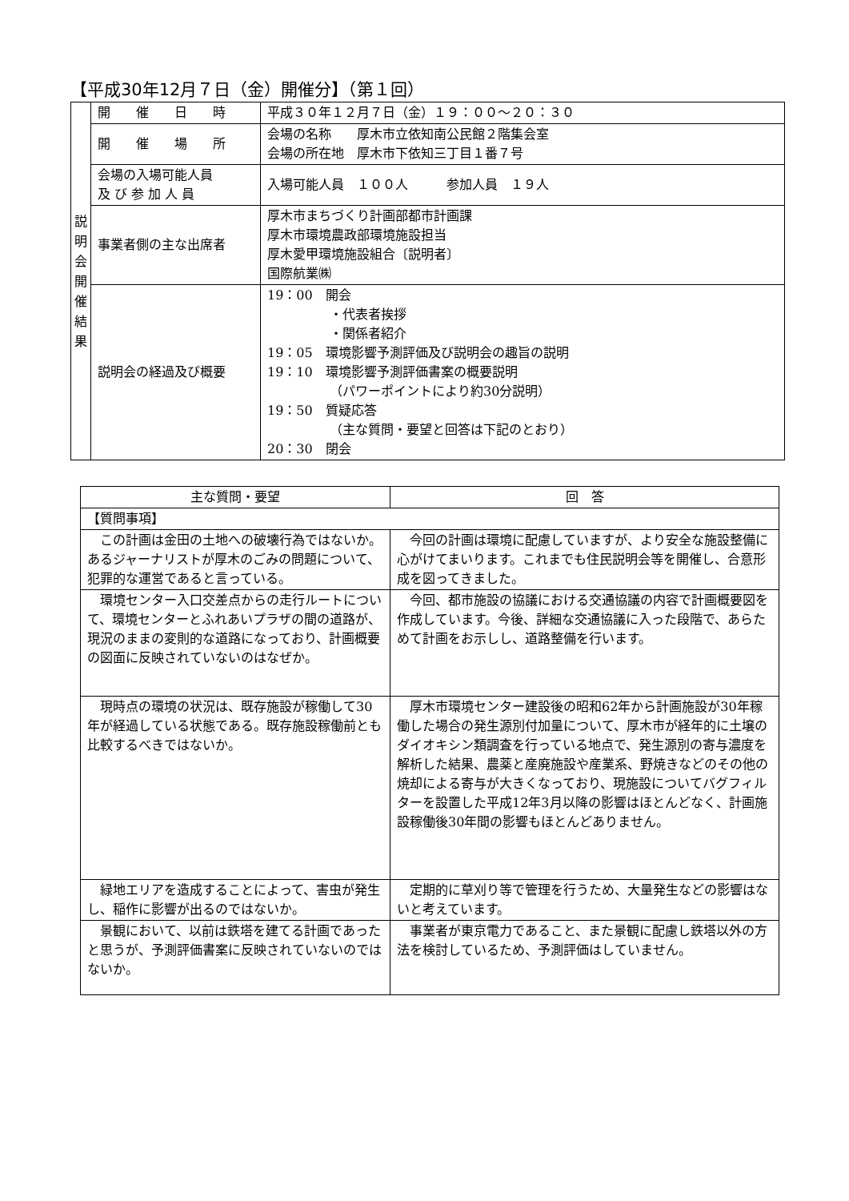【平成30年12月７日（金）開催分】（第１回）
| 説 明 会 開 催 結 果 | 開 催 日 時 | 平成３０年１２月７日（金）１９：００～２０：３０ |
| | 開 催 場 所 | 会場の名称 厚木市立依知南公民館２階集会室 会場の所在地 厚木市下依知三丁目１番７号 |
| | 会場の入場可能人員 及 び 参 加 人 員 | 入場可能人員 １００人 参加人員 １９人 |
| | 事業者側の主な出席者 | 厚木市まちづくり計画部都市計画課 厚木市環境農政部環境施設担当 厚木愛甲環境施設組合〔説明者〕 国際航業㈱ |
| | 説明会の経過及び概要 | 19：00 開会 ・代表者挨拶 ・関係者紹介 19：05 環境影響予測評価及び説明会の趣旨の説明 19：10 環境影響予測評価書案の概要説明 （パワーポイントにより約30分説明） 19：50 質疑応答 （主な質問・要望と回答は下記のとおり） 20：30 閉会 |
| 主な質問・要望 | 回 答 |
| --- | --- |
| 【質問事項】 | |
| この計画は金田の土地への破壊行為ではないか。あるジャーナリストが厚木のごみの問題について、犯罪的な運営であると言っている。 | 今回の計画は環境に配慮していますが、より安全な施設整備に心がけてまいります。これまでも住民説明会等を開催し、合意形成を図ってきました。 |
| 環境センター入口交差点からの走行ルートについて、環境センターとふれあいプラザの間の道路が、現況のままの変則的な道路になっており、計画概要の図面に反映されていないのはなぜか。 | 今回、都市施設の協議における交通協議の内容で計画概要図を作成しています。今後、詳細な交通協議に入った段階で、あらためて計画をお示しし、道路整備を行います。 |
| 現時点の環境の状況は、既存施設が稼働して30年が経過している状態である。既存施設稼働前とも比較するべきではないか。 | 厚木市環境センター建設後の昭和62年から計画施設が30年稼働した場合の発生源別付加量について、厚木市が経年的に土壌のダイオキシン類調査を行っている地点で、発生源別の寄与濃度を解析した結果、農薬と産廃施設や産業系、野焼きなどのその他の焼却による寄与が大きくなっており、現施設についてバグフィルターを設置した平成12年3月以降の影響はほとんどなく、計画施設稼働後30年間の影響もほとんどありません。 |
| 緑地エリアを造成することによって、害虫が発生し、稲作に影響が出るのではないか。 | 定期的に草刈り等で管理を行うため、大量発生などの影響はないと考えています。 |
| 景観において、以前は鉄塔を建てる計画であったと思うが、予測評価書案に反映されていないのではないか。 | 事業者が東京電力であること、また景観に配慮し鉄塔以外の方法を検討しているため、予測評価はしていません。 |